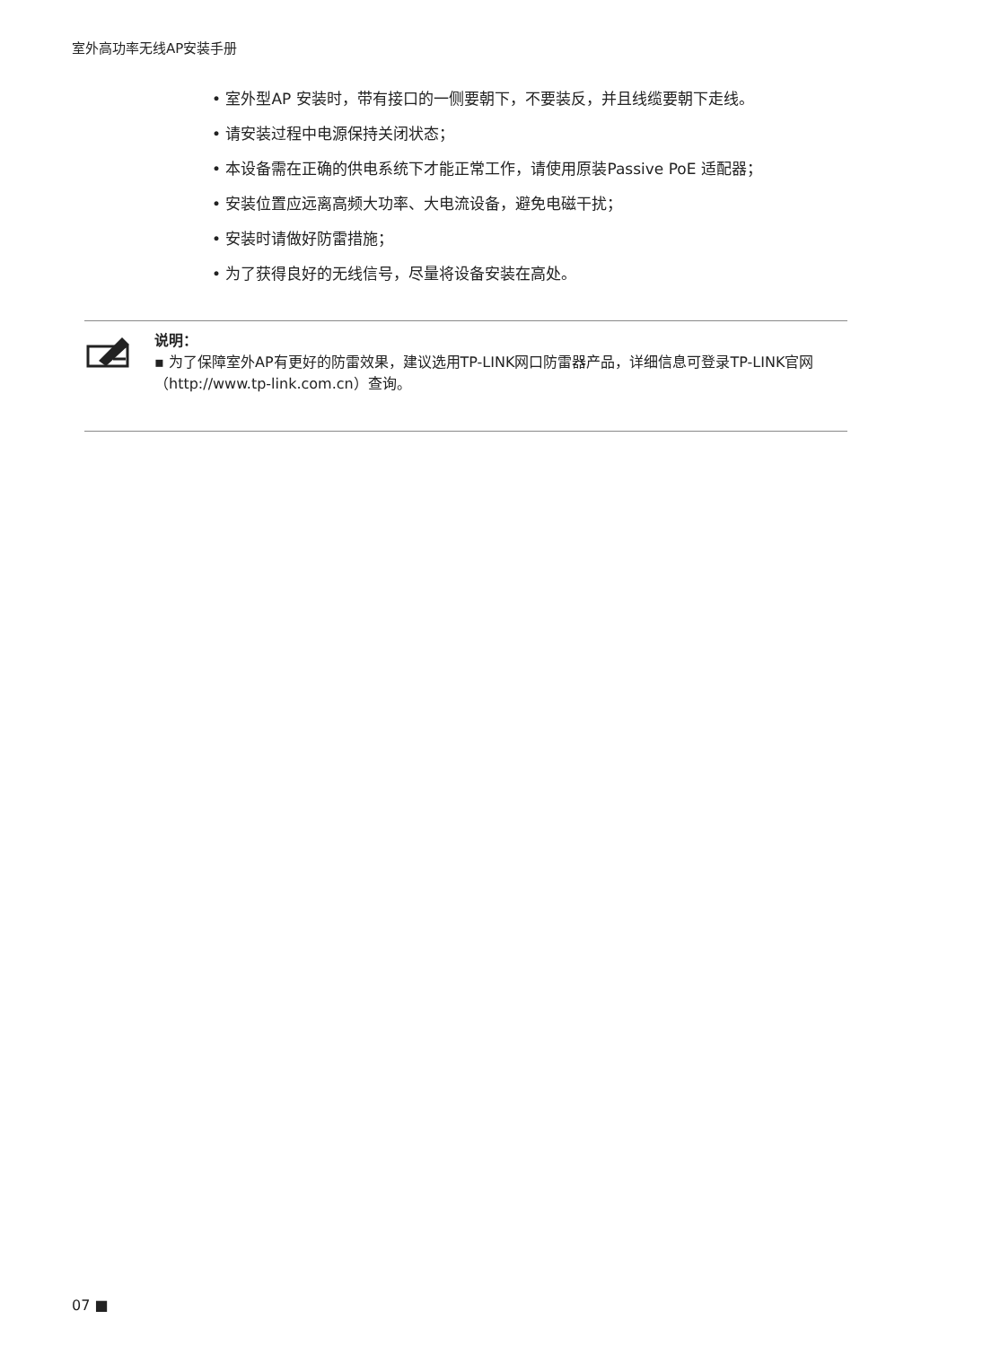室外高功率无线AP安装手册
• 室外型AP 安装时，带有接口的一侧要朝下，不要装反，并且线缆要朝下走线。
• 请安装过程中电源保持关闭状态；
• 本设备需在正确的供电系统下才能正常工作，请使用原装Passive PoE 适配器；
• 安装位置应远离高频大功率、大电流设备，避免电磁干扰；
• 安装时请做好防雷措施；
• 为了获得良好的无线信号，尽量将设备安装在高处。
说明：
▪ 为了保障室外AP有更好的防雷效果，建议选用TP-LINK网口防雷器产品，详细信息可登录TP-LINK官网（http://www.tp-link.com.cn）查询。
07 ■